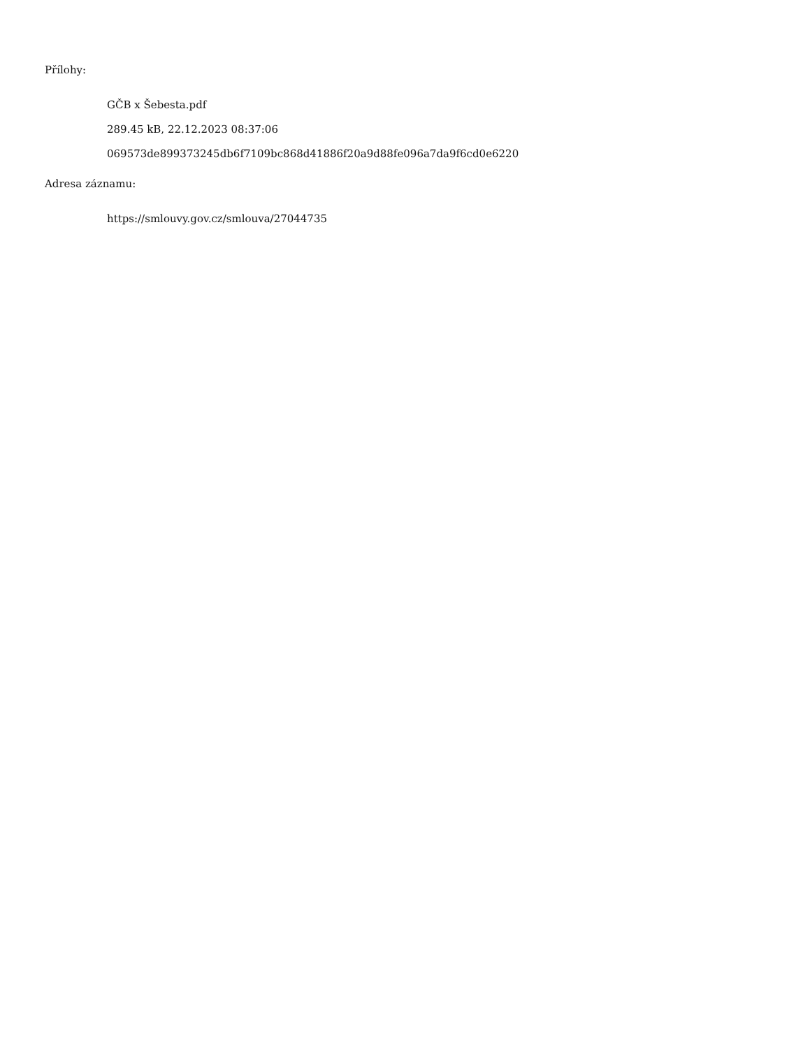Přílohy:
GČB x Šebesta.pdf
289.45 kB, 22.12.2023 08:37:06
069573de899373245db6f7109bc868d41886f20a9d88fe096a7da9f6cd0e6220
Adresa záznamu:
https://smlouvy.gov.cz/smlouva/27044735